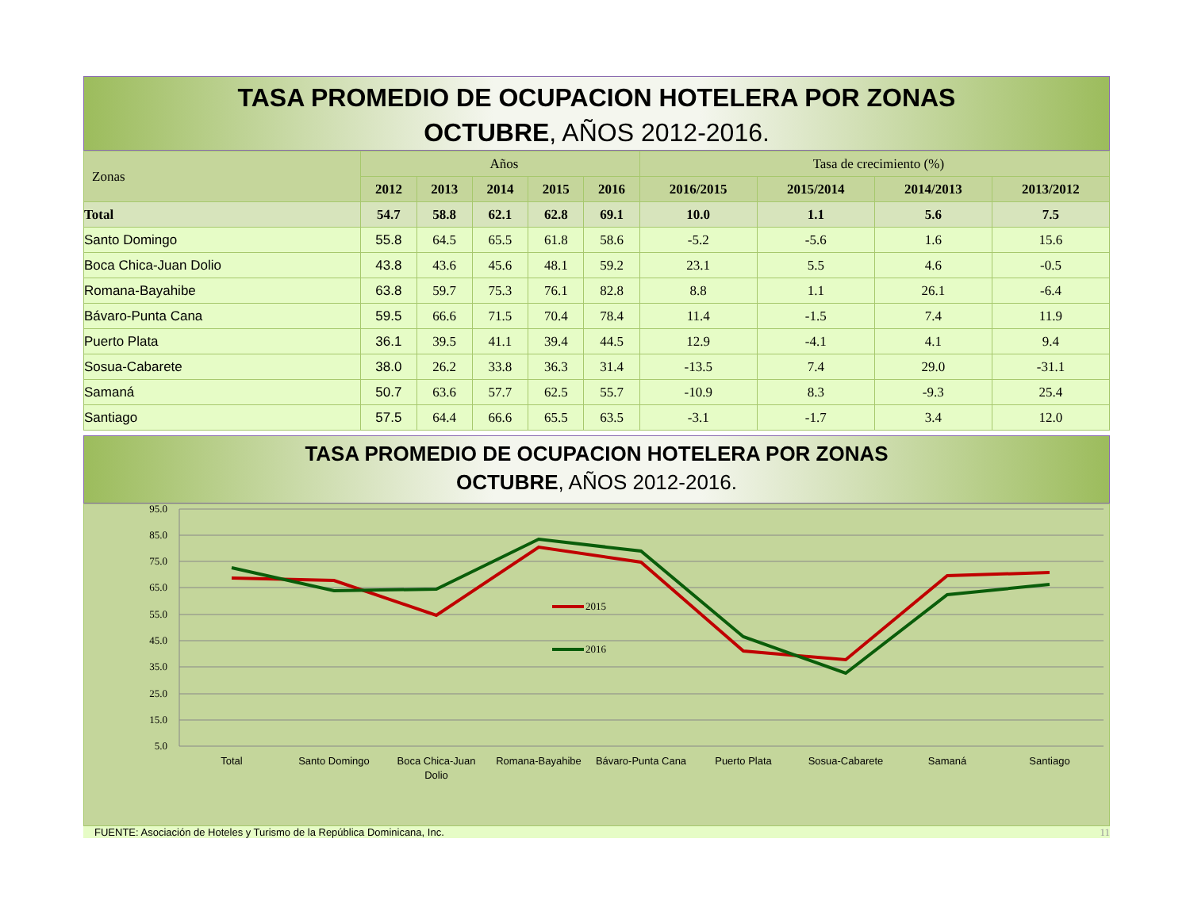TASA PROMEDIO DE OCUPACION HOTELERA POR ZONAS
OCTUBRE, AÑOS 2012-2016.
| Zonas | Años | | | | | Tasa de crecimiento (%) | | | |
| --- | --- | --- | --- | --- | --- | --- | --- | --- | --- |
| | 2012 | 2013 | 2014 | 2015 | 2016 | 2016/2015 | 2015/2014 | 2014/2013 | 2013/2012 |
| Total | 54.7 | 58.8 | 62.1 | 62.8 | 69.1 | 10.0 | 1.1 | 5.6 | 7.5 |
| Santo Domingo | 55.8 | 64.5 | 65.5 | 61.8 | 58.6 | -5.2 | -5.6 | 1.6 | 15.6 |
| Boca Chica-Juan Dolio | 43.8 | 43.6 | 45.6 | 48.1 | 59.2 | 23.1 | 5.5 | 4.6 | -0.5 |
| Romana-Bayahibe | 63.8 | 59.7 | 75.3 | 76.1 | 82.8 | 8.8 | 1.1 | 26.1 | -6.4 |
| Bávaro-Punta Cana | 59.5 | 66.6 | 71.5 | 70.4 | 78.4 | 11.4 | -1.5 | 7.4 | 11.9 |
| Puerto Plata | 36.1 | 39.5 | 41.1 | 39.4 | 44.5 | 12.9 | -4.1 | 4.1 | 9.4 |
| Sosua-Cabarete | 38.0 | 26.2 | 33.8 | 36.3 | 31.4 | -13.5 | 7.4 | 29.0 | -31.1 |
| Samaná | 50.7 | 63.6 | 57.7 | 62.5 | 55.7 | -10.9 | 8.3 | -9.3 | 25.4 |
| Santiago | 57.5 | 64.4 | 66.6 | 65.5 | 63.5 | -3.1 | -1.7 | 3.4 | 12.0 |
TASA PROMEDIO DE OCUPACION HOTELERA POR ZONAS
OCTUBRE, AÑOS 2012-2016.
95.0
85.0
75.0
65.0
55.0
45.0
35.0
25.0
15.0
5.0
2015
2016
Total
Santo Domingo
Boca Chica-Juan
Dolio
Romana-Bayahibe
Bávaro-Punta Cana
Puerto Plata
Sosua-Cabarete
Samaná
Santiago
FUENTE: Asociación de Hoteles y Turismo de la República Dominicana, Inc. 11